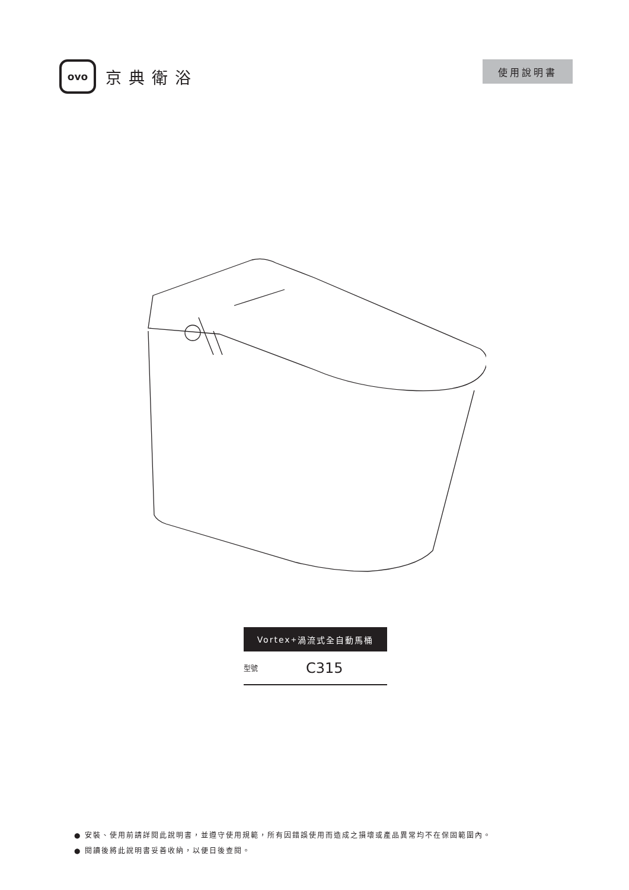ovo
京典衛浴
使用說明書
Vortex<sup>+</sup> 渦流式全自動馬桶
型號 C315
● 安裝、使用前請詳閱此說明書，並遵守使用規範，所有因錯誤使用而造成之損壞或產品異常均不在保固範圍內。
● 閱讀後將此說明書妥善收納，以便日後查閱。